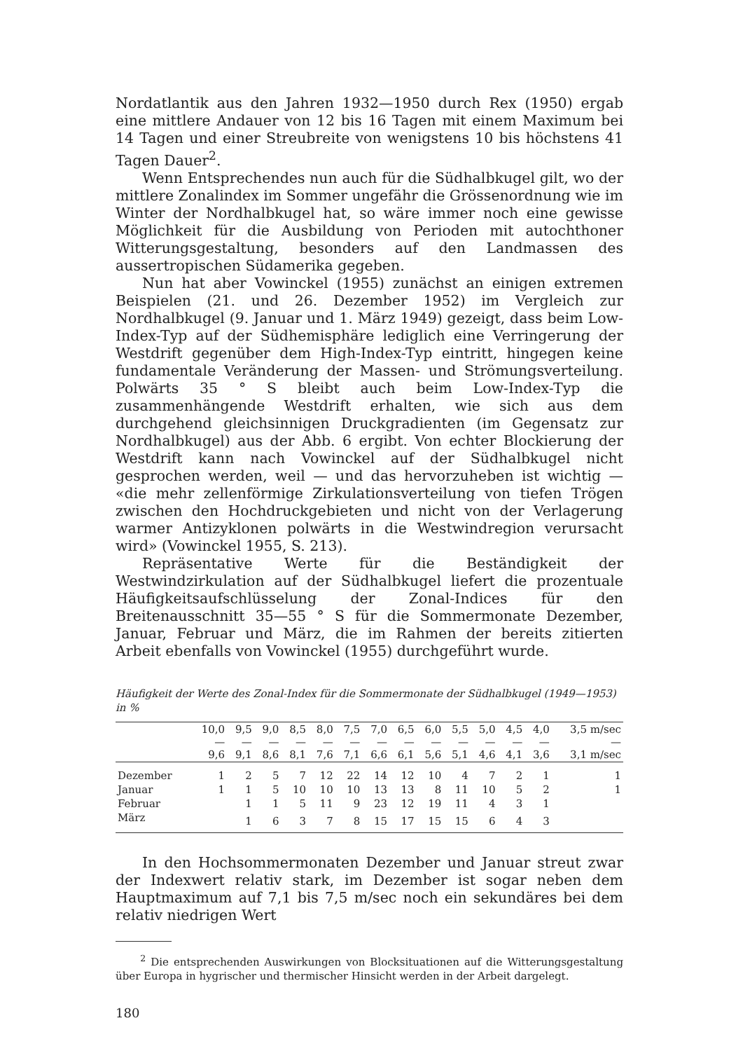Nordatlantik aus den Jahren 1932—1950 durch Rex (1950) ergab eine mittlere Andauer von 12 bis 16 Tagen mit einem Maximum bei 14 Tagen und einer Streubreite von wenigstens 10 bis höchstens 41 Tagen Dauer<sup>2</sup>.
Wenn Entsprechendes nun auch für die Südhalbkugel gilt, wo der mittlere Zonalindex im Sommer ungefähr die Grössenordnung wie im Winter der Nordhalbkugel hat, so wäre immer noch eine gewisse Möglichkeit für die Ausbildung von Perioden mit autochthoner Witterungsgestaltung, besonders auf den Landmassen des aussertropischen Südamerika gegeben.
Nun hat aber Vowinckel (1955) zunächst an einigen extremen Beispielen (21. und 26. Dezember 1952) im Vergleich zur Nordhalbkugel (9. Januar und 1. März 1949) gezeigt, dass beim Low-Index-Typ auf der Südhemisphäre lediglich eine Verringerung der Westdrift gegenüber dem High-Index-Typ eintritt, hingegen keine fundamentale Veränderung der Massen- und Strömungsverteilung. Polwärts 35 ° S bleibt auch beim Low-Index-Typ die zusammenhängende Westdrift erhalten, wie sich aus dem durchgehend gleichsinnigen Druckgradienten (im Gegensatz zur Nordhalbkugel) aus der Abb. 6 ergibt. Von echter Blockierung der Westdrift kann nach Vowinckel auf der Südhalbkugel nicht gesprochen werden, weil — und das hervorzuheben ist wichtig — «die mehr zellenförmige Zirkulationsverteilung von tiefen Trögen zwischen den Hochdruckgebieten und nicht von der Verlagerung warmer Antizyklonen polwärts in die Westwindregion verursacht wird» (Vowinckel 1955, S. 213).
Repräsentative Werte für die Beständigkeit der Westwindzirkulation auf der Südhalbkugel liefert die prozentuale Häufigkeitsaufschlüsselung der Zonal-Indices für den Breitenausschnitt 35—55 ° S für die Sommermonate Dezember, Januar, Februar und März, die im Rahmen der bereits zitierten Arbeit ebenfalls von Vowinckel (1955) durchgeführt wurde.
Häufigkeit der Werte des Zonal-Index für die Sommermonate der Südhalbkugel (1949—1953) in %
| | 10,0 — 9,6 | 9,5 — 9,1 | 9,0 — 8,6 | 8,5 — 8,1 | 8,0 — 7,6 | 7,5 — 7,1 | 7,0 — 6,6 | 6,5 — 6,1 | 6,0 — 5,6 | 5,5 — 5,1 | 5,0 — 4,6 | 4,5 — 4,1 | 4,0 — 3,6 | 3,5 m/sec — 3,1 m/sec |
| --- | --- | --- | --- | --- | --- | --- | --- | --- | --- | --- | --- | --- | --- | --- |
| Dezember | 1 | 2 | 5 | 7 | 12 | 22 | 14 | 12 | 10 | 4 | 7 | 2 | 1 | 1 |
| Januar | 1 | 1 | 5 | 10 | 10 | 10 | 13 | 13 | 8 | 11 | 10 | 5 | 2 | 1 |
| Februar | | 1 | 1 | 5 | 11 | 9 | 23 | 12 | 19 | 11 | 4 | 3 | 1 | |
| März | | 1 | 6 | 3 | 7 | 8 | 15 | 17 | 15 | 15 | 6 | 4 | 3 | |
In den Hochsommermonaten Dezember und Januar streut zwar der Indexwert relativ stark, im Dezember ist sogar neben dem Hauptmaximum auf 7,1 bis 7,5 m/sec noch ein sekundäres bei dem relativ niedrigen Wert
<sup>2</sup> Die entsprechenden Auswirkungen von Blocksituationen auf die Witterungsgestaltung über Europa in hygrischer und thermischer Hinsicht werden in der Arbeit dargelegt.
180